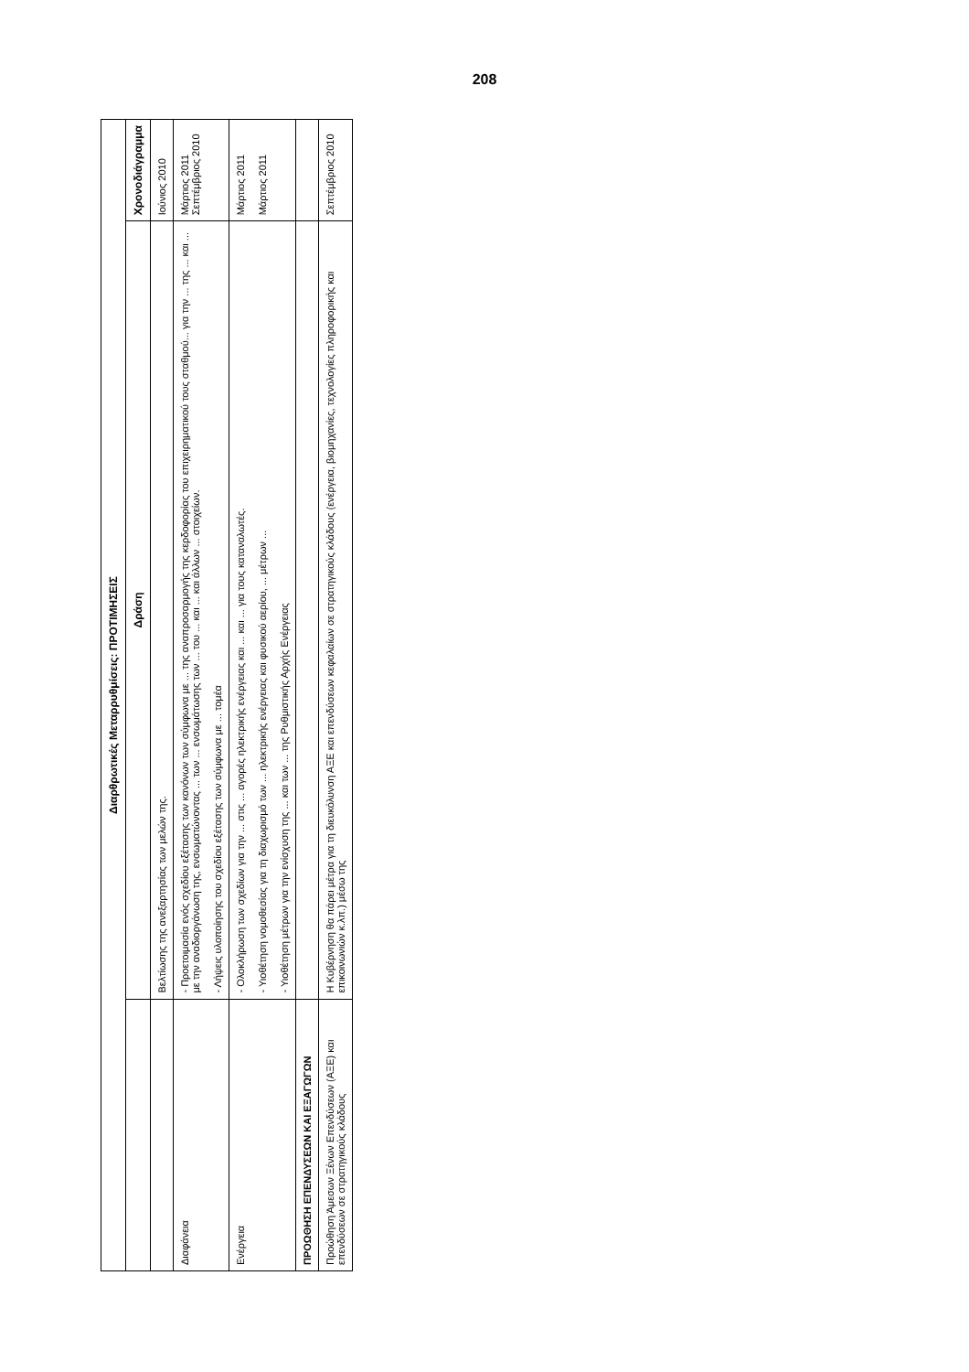208
| Διαρθρωτικές Μεταρρυθμίσεις: ΠΡΟΤΙΜΗΣΕΙΣ | | |
| --- | --- | --- |
| | Δράση | Χρονοδιάγραμμα |
| | Βελτίωσης της ανεξαρτησίας των μελών της. | Ιούνιος 2010 |
| Διαφάνεια | - Προετοιμασία ενός σχεδίου εξέτασης των κανόνων των σύμφωνα με ... της αναπροσαρμογής της κερδοφορίας του επιχειρηματικού τους σταθμού... για την ... της ... και ... με την αναδιοργάνωση της, ενσωματώνοντας ... των ... ενσωμάτωσης των ... του ... και ... και άλλων ... στοιχείων. - Λήψεις υλοποίησης του σχεδίου εξέτασης των σύμφωνα με ... τομέα | Μάρτιος 2011 Σεπτέμβριος 2010 |
| Ενέργεια | - Ολοκλήρωση των σχεδίων για την ... στις ... αγορές ηλεκτρικής ενέργειας και ... και ... για τους καταναλωτές. - Υιοθέτηση νομοθεσίας για τη διαχωρισμό των ... ηλεκτρικής ενέργειας και φυσικού αερίου, ... μέτρων ... - Υιοθέτηση μέτρων για την ενίσχυση της ... και των ... της Ρυθμιστικής Αρχής Ενέργειας | Μάρτιος 2011 Μάρτιος 2011 |
| ΠΡΟΩΘΗΣΗ ΕΠΕΝΔΥΣΕΩΝ ΚΑΙ ΕΞΑΓΩΓΩΝ | | |
| Προώθηση Άμεσων Ξένων Επενδύσεων (ΑΞΕ) και επενδύσεων σε στρατηγικούς κλάδους | Η Κυβέρνηση θα πάρει μέτρα για τη διευκόλυνση ΑΞΕ και επενδύσεων κεφαλαίων σε στρατηγικούς κλάδους (ενέργεια, βιομηχανίες, τεχνολογίες πληροφορικής και επικοινωνιών κ.λπ.) μέσω της | Σεπτέμβριος 2010 |